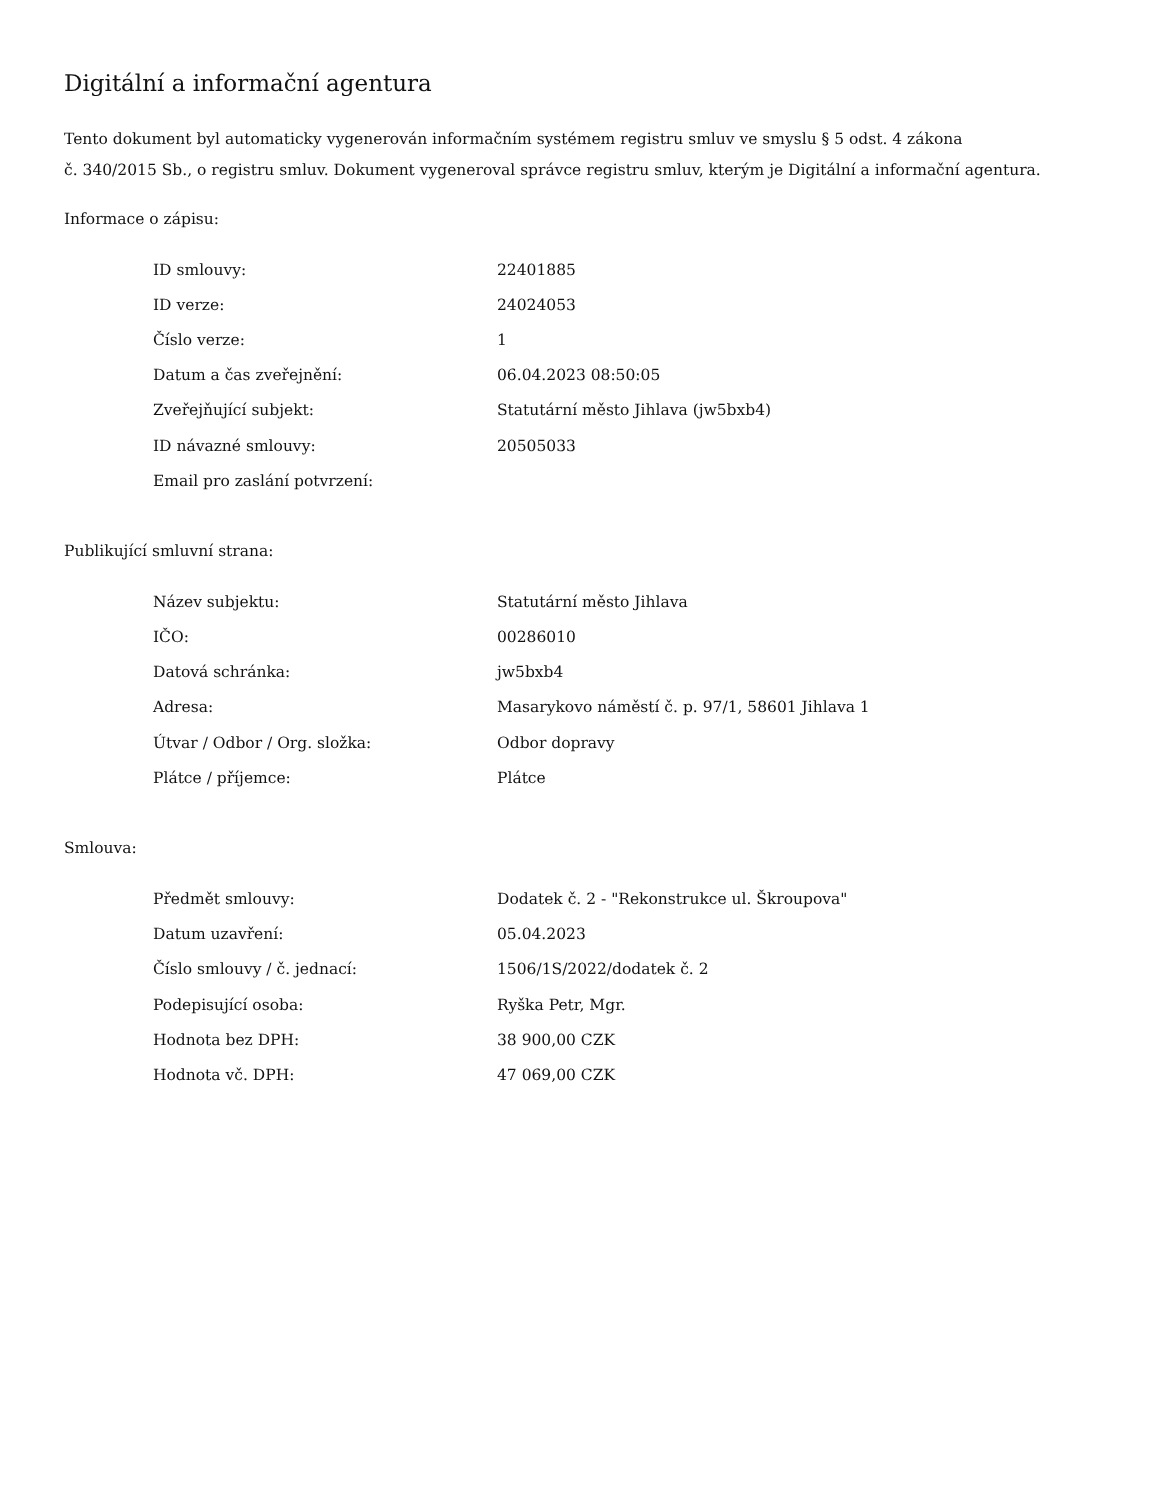Digitální a informační agentura
Tento dokument byl automaticky vygenerován informačním systémem registru smluv ve smyslu § 5 odst. 4 zákona
č. 340/2015 Sb., o registru smluv. Dokument vygeneroval správce registru smluv, kterým je Digitální a informační agentura.
Informace o zápisu:
| ID smlouvy: | 22401885 |
| ID verze: | 24024053 |
| Číslo verze: | 1 |
| Datum a čas zveřejnění: | 06.04.2023 08:50:05 |
| Zveřejňující subjekt: | Statutární město Jihlava (jw5bxb4) |
| ID návazné smlouvy: | 20505033 |
| Email pro zaslání potvrzení: | |
Publikující smluvní strana:
| Název subjektu: | Statutární město Jihlava |
| IČO: | 00286010 |
| Datová schránka: | jw5bxb4 |
| Adresa: | Masarykovo náměstí č. p. 97/1, 58601 Jihlava 1 |
| Útvar / Odbor / Org. složka: | Odbor dopravy |
| Plátce / příjemce: | Plátce |
Smlouva:
| Předmět smlouvy: | Dodatek č. 2 - "Rekonstrukce ul. Škroupova" |
| Datum uzavření: | 05.04.2023 |
| Číslo smlouvy / č. jednací: | 1506/1S/2022/dodatek č. 2 |
| Podepisující osoba: | Ryška Petr, Mgr. |
| Hodnota bez DPH: | 38 900,00 CZK |
| Hodnota vč. DPH: | 47 069,00 CZK |